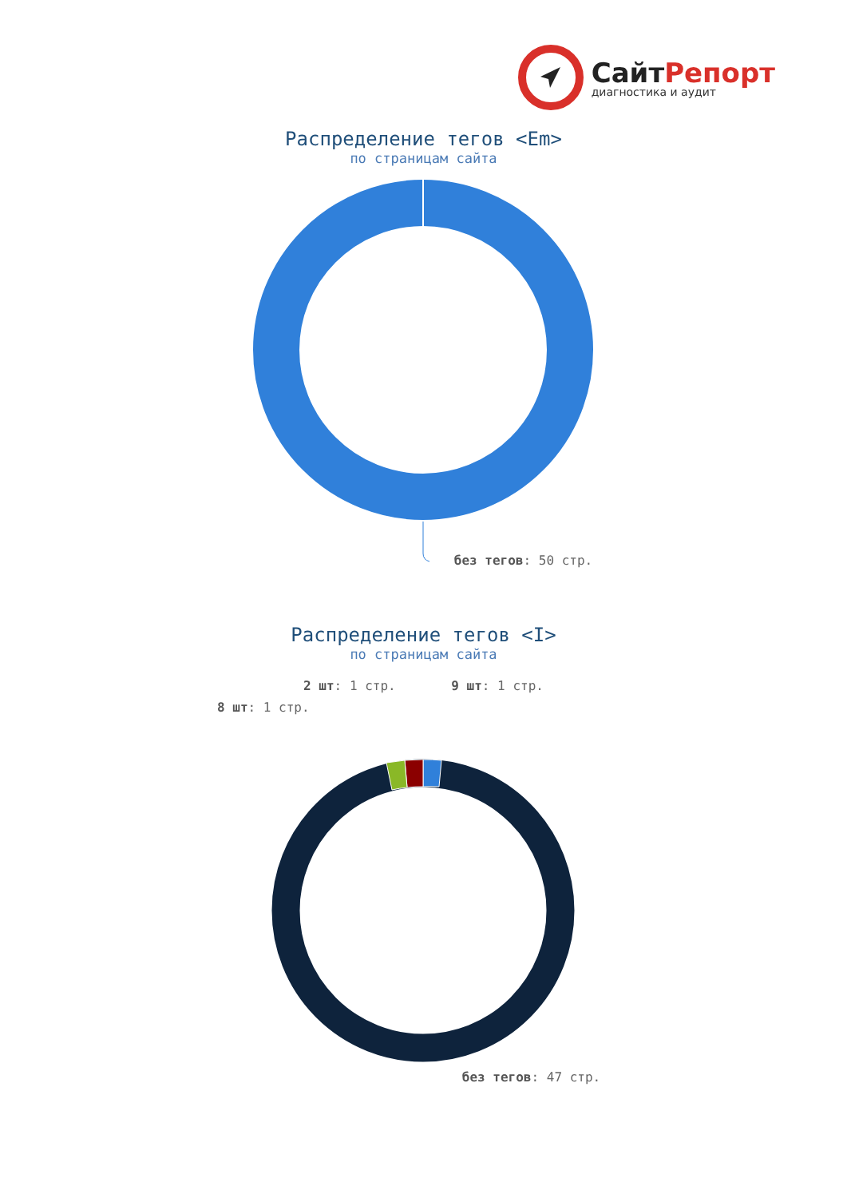СайтРепорт
диагностика и аудит
Распределение тегов <Em>
по страницам сайта
без тегов: 50 стр.
Распределение тегов <I>
по страницам сайта
2 шт: 1 стр. 9 шт: 1 стр.
8 шт: 1 стр.
без тегов: 47 стр.